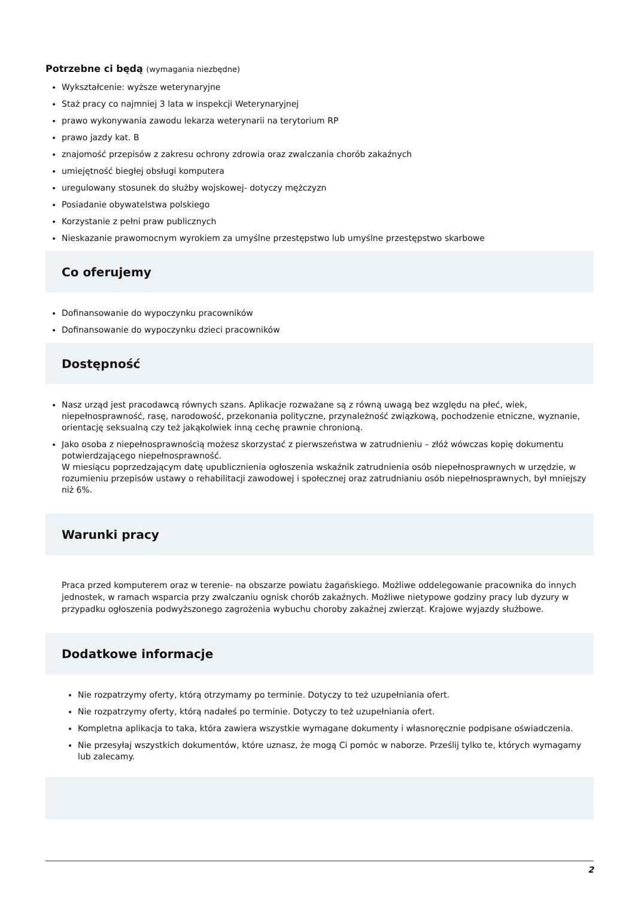Potrzebne ci będą (wymagania niezbędne)
Wykształcenie: wyższe weterynaryjne
Staż pracy co najmniej 3 lata w inspekcji Weterynaryjnej
prawo wykonywania zawodu lekarza weterynarii na terytorium RP
prawo jazdy kat. B
znajomość przepisów z zakresu ochrony zdrowia oraz zwalczania chorób zakaźnych
umiejętność biegłej obsługi komputera
uregulowany stosunek do służby wojskowej- dotyczy mężczyzn
Posiadanie obywatelstwa polskiego
Korzystanie z pełni praw publicznych
Nieskazanie prawomocnym wyrokiem za umyślne przestępstwo lub umyślne przestępstwo skarbowe
Co oferujemy
Dofinansowanie do wypoczynku pracowników
Dofinansowanie do wypoczynku dzieci pracowników
Dostępność
Nasz urząd jest pracodawcą równych szans. Aplikacje rozważane są z równą uwagą bez względu na płeć, wiek, niepełnosprawność, rasę, narodowość, przekonania polityczne, przynależność związkową, pochodzenie etniczne, wyznanie, orientację seksualną czy też jakąkolwiek inną cechę prawnie chronioną.
Jako osoba z niepełnosprawnością możesz skorzystać z pierwszeństwa w zatrudnieniu – złóż wówczas kopię dokumentu potwierdzającego niepełnosprawność.
W miesiącu poprzedzającym datę upublicznienia ogłoszenia wskaźnik zatrudnienia osób niepełnosprawnych w urzędzie, w rozumieniu przepisów ustawy o rehabilitacji zawodowej i społecznej oraz zatrudnianiu osób niepełnosprawnych, był mniejszy niż 6%.
Warunki pracy
Praca przed komputerem oraz w terenie- na obszarze powiatu żagańskiego. Możliwe oddelegowanie pracownika do innych jednostek, w ramach wsparcia przy zwalczaniu ognisk chorób zakaźnych. Możliwe nietypowe godziny pracy lub dyzury w przypadku ogłoszenia podwyższonego zagrożenia wybuchu choroby zakaźnej zwierząt. Krajowe wyjazdy służbowe.
Dodatkowe informacje
Nie rozpatrzymy oferty, którą otrzymamy po terminie. Dotyczy to też uzupełniania ofert.
Nie rozpatrzymy oferty, którą nadałeś po terminie. Dotyczy to też uzupełniania ofert.
Kompletna aplikacja to taka, która zawiera wszystkie wymagane dokumenty i własnoręcznie podpisane oświadczenia.
Nie przesyłaj wszystkich dokumentów, które uznasz, że mogą Ci pomóc w naborze. Prześlij tylko te, których wymagamy lub zalecamy.
2